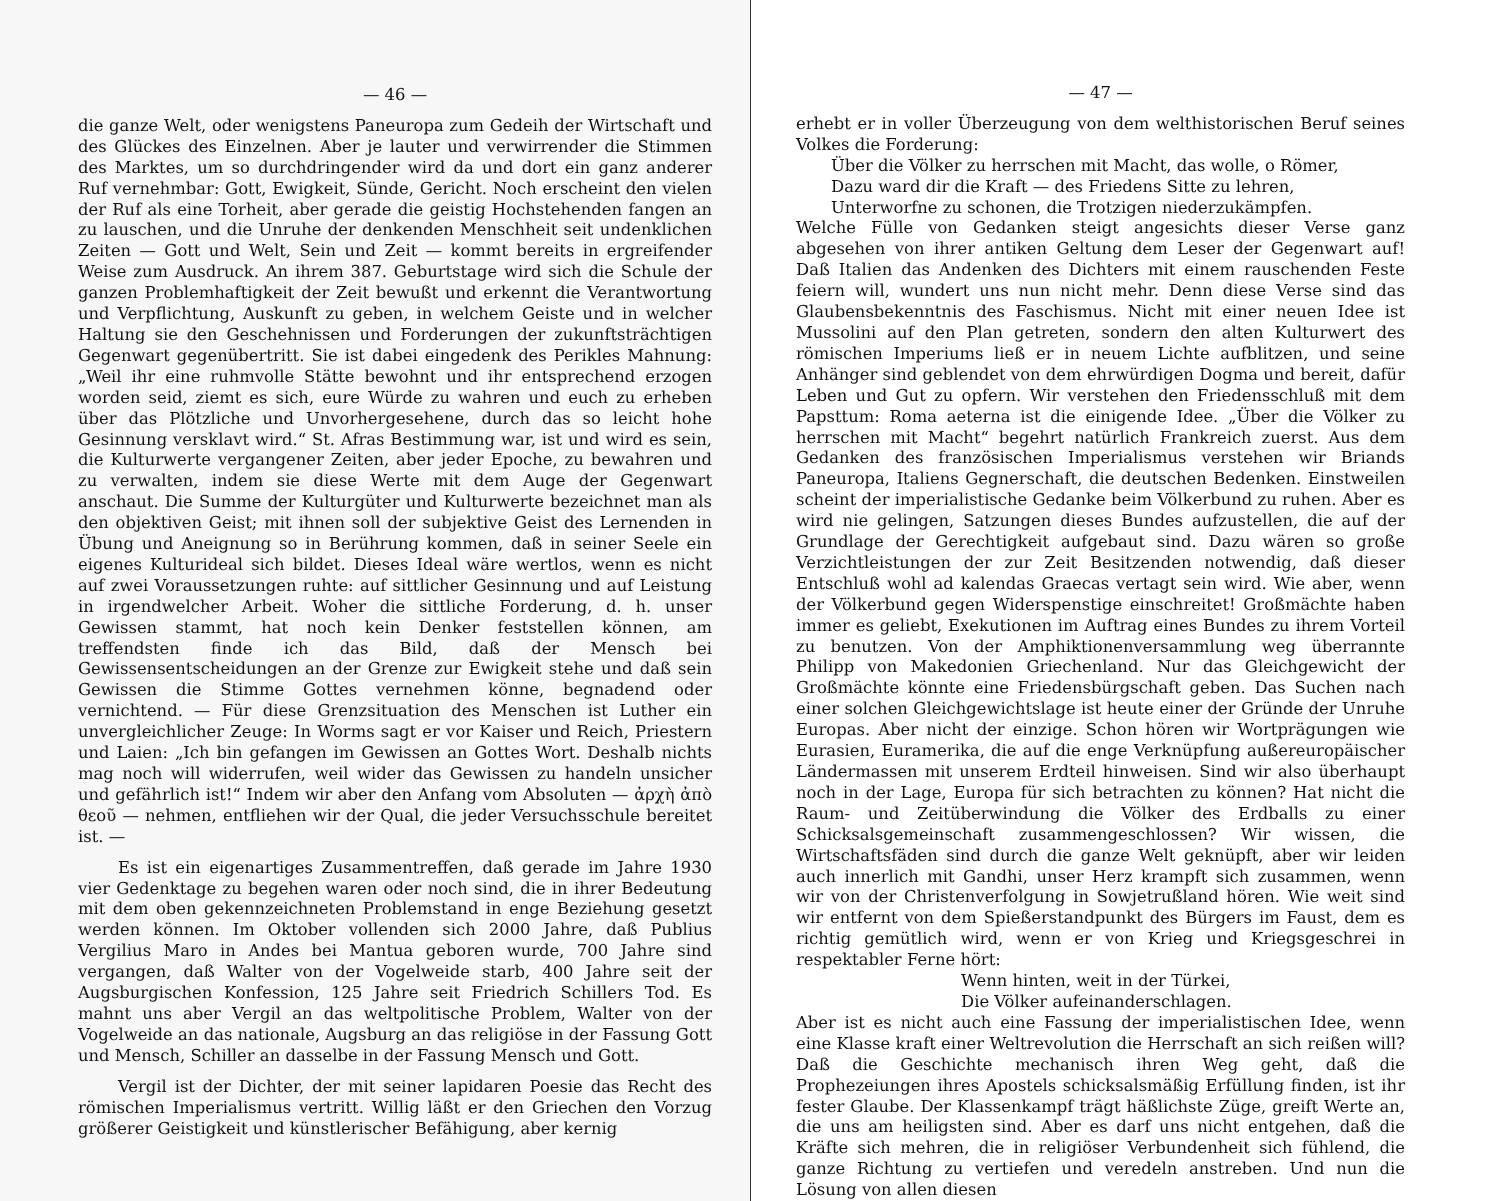— 46 —
die ganze Welt, oder wenigstens Paneuropa zum Gedeih der Wirtschaft und des Glückes des Einzelnen. Aber je lauter und verwirrender die Stimmen des Marktes, um so durchdringender wird da und dort ein ganz anderer Ruf vernehmbar: Gott, Ewigkeit, Sünde, Gericht. Noch erscheint den vielen der Ruf als eine Torheit, aber gerade die geistig Hochstehenden fangen an zu lauschen, und die Unruhe der denkenden Menschheit seit undenklichen Zeiten — Gott und Welt, Sein und Zeit — kommt bereits in ergreifender Weise zum Ausdruck. An ihrem 387. Geburtstage wird sich die Schule der ganzen Problemhaftigkeit der Zeit bewußt und erkennt die Verantwortung und Verpflichtung, Auskunft zu geben, in welchem Geiste und in welcher Haltung sie den Geschehnissen und Forderungen der zukunftsträchtigen Gegenwart gegenübertritt. Sie ist dabei eingedenk des Perikles Mahnung: „Weil ihr eine ruhmvolle Stätte bewohnt und ihr entsprechend erzogen worden seid, ziemt es sich, eure Würde zu wahren und euch zu erheben über das Plötzliche und Unvorhergesehene, durch das so leicht hohe Gesinnung versklavt wird.“ St. Afras Bestimmung war, ist und wird es sein, die Kulturwerte vergangener Zeiten, aber jeder Epoche, zu bewahren und zu verwalten, indem sie diese Werte mit dem Auge der Gegenwart anschaut. Die Summe der Kulturgüter und Kulturwerte bezeichnet man als den objektiven Geist; mit ihnen soll der subjektive Geist des Lernenden in Übung und Aneignung so in Berührung kommen, daß in seiner Seele ein eigenes Kulturideal sich bildet. Dieses Ideal wäre wertlos, wenn es nicht auf zwei Voraussetzungen ruhte: auf sittlicher Gesinnung und auf Leistung in irgendwelcher Arbeit. Woher die sittliche Forderung, d. h. unser Gewissen stammt, hat noch kein Denker feststellen können, am treffendsten finde ich das Bild, daß der Mensch bei Gewissensentscheidungen an der Grenze zur Ewigkeit stehe und daß sein Gewissen die Stimme Gottes vernehmen könne, begnadend oder vernichtend. — Für diese Grenzsituation des Menschen ist Luther ein unvergleichlicher Zeuge: In Worms sagt er vor Kaiser und Reich, Priestern und Laien: „Ich bin gefangen im Gewissen an Gottes Wort. Deshalb nichts mag noch will widerrufen, weil wider das Gewissen zu handeln unsicher und gefährlich ist!“ Indem wir aber den Anfang vom Absoluten — ἀρχὴ ἀπὸ θεοῦ — nehmen, entfliehen wir der Qual, die jeder Versuchsschule bereitet ist. —
Es ist ein eigenartiges Zusammentreffen, daß gerade im Jahre 1930 vier Gedenktage zu begehen waren oder noch sind, die in ihrer Bedeutung mit dem oben gekennzeichneten Problemstand in enge Beziehung gesetzt werden können. Im Oktober vollenden sich 2000 Jahre, daß Publius Vergilius Maro in Andes bei Mantua geboren wurde, 700 Jahre sind vergangen, daß Walter von der Vogelweide starb, 400 Jahre seit der Augsburgischen Konfession, 125 Jahre seit Friedrich Schillers Tod. Es mahnt uns aber Vergil an das weltpolitische Problem, Walter von der Vogelweide an das nationale, Augsburg an das religiöse in der Fassung Gott und Mensch, Schiller an dasselbe in der Fassung Mensch und Gott.
Vergil ist der Dichter, der mit seiner lapidaren Poesie das Recht des römischen Imperialismus vertritt. Willig läßt er den Griechen den Vorzug größerer Geistigkeit und künstlerischer Befähigung, aber kernig
— 47 —
erhebt er in voller Überzeugung von dem welthistorischen Beruf seines Volkes die Forderung:
Über die Völker zu herrschen mit Macht, das wolle, o Römer,
Dazu ward dir die Kraft — des Friedens Sitte zu lehren,
Unterworfne zu schonen, die Trotzigen niederzukämpfen.
Welche Fülle von Gedanken steigt angesichts dieser Verse ganz abgesehen von ihrer antiken Geltung dem Leser der Gegenwart auf! Daß Italien das Andenken des Dichters mit einem rauschenden Feste feiern will, wundert uns nun nicht mehr. Denn diese Verse sind das Glaubensbekenntnis des Faschismus. Nicht mit einer neuen Idee ist Mussolini auf den Plan getreten, sondern den alten Kulturwert des römischen Imperiums ließ er in neuem Lichte aufblitzen, und seine Anhänger sind geblendet von dem ehrwürdigen Dogma und bereit, dafür Leben und Gut zu opfern. Wir verstehen den Friedensschluß mit dem Papsttum: Roma aeterna ist die einigende Idee. „Über die Völker zu herrschen mit Macht“ begehrt natürlich Frankreich zuerst. Aus dem Gedanken des französischen Imperialismus verstehen wir Briands Paneuropa, Italiens Gegnerschaft, die deutschen Bedenken. Einstweilen scheint der imperialistische Gedanke beim Völkerbund zu ruhen. Aber es wird nie gelingen, Satzungen dieses Bundes aufzustellen, die auf der Grundlage der Gerechtigkeit aufgebaut sind. Dazu wären so große Verzichtleistungen der zur Zeit Besitzenden notwendig, daß dieser Entschluß wohl ad kalendas Graecas vertagt sein wird. Wie aber, wenn der Völkerbund gegen Widerspenstige einschreitet! Großmächte haben immer es geliebt, Exekutionen im Auftrag eines Bundes zu ihrem Vorteil zu benutzen. Von der Amphiktionenversammlung weg überrannte Philipp von Makedonien Griechenland. Nur das Gleichgewicht der Großmächte könnte eine Friedensbürgschaft geben. Das Suchen nach einer solchen Gleichgewichtslage ist heute einer der Gründe der Unruhe Europas. Aber nicht der einzige. Schon hören wir Wortprägungen wie Eurasien, Euramerika, die auf die enge Verknüpfung außereuropäischer Ländermassen mit unserem Erdteil hinweisen. Sind wir also überhaupt noch in der Lage, Europa für sich betrachten zu können? Hat nicht die Raum- und Zeitüberwindung die Völker des Erdballs zu einer Schicksalsgemeinschaft zusammengeschlossen? Wir wissen, die Wirtschaftsfäden sind durch die ganze Welt geknüpft, aber wir leiden auch innerlich mit Gandhi, unser Herz krampft sich zusammen, wenn wir von der Christenverfolgung in Sowjetrußland hören. Wie weit sind wir entfernt von dem Spießerstandpunkt des Bürgers im Faust, dem es richtig gemütlich wird, wenn er von Krieg und Kriegsgeschrei in respektabler Ferne hört:
Wenn hinten, weit in der Türkei,
Die Völker aufeinanderschlagen.
Aber ist es nicht auch eine Fassung der imperialistischen Idee, wenn eine Klasse kraft einer Weltrevolution die Herrschaft an sich reißen will? Daß die Geschichte mechanisch ihren Weg geht, daß die Prophezeiungen ihres Apostels schicksalsmäßig Erfüllung finden, ist ihr fester Glaube. Der Klassenkampf trägt häßlichste Züge, greift Werte an, die uns am heiligsten sind. Aber es darf uns nicht entgehen, daß die Kräfte sich mehren, die in religiöser Verbundenheit sich fühlend, die ganze Richtung zu vertiefen und veredeln anstreben. Und nun die Lösung von allen diesen